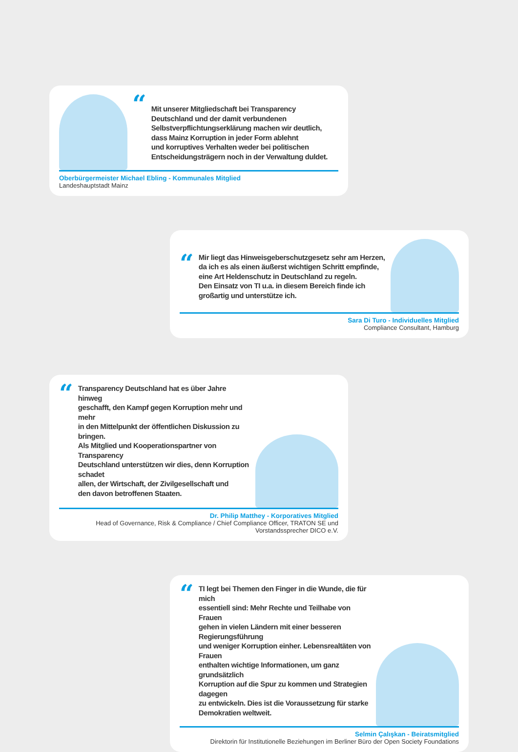“
Mit unserer Mitgliedschaft bei Transparency
Deutschland und der damit verbundenen
Selbstverpflichtungserklärung machen wir deutlich,
dass Mainz Korruption in jeder Form ablehnt
und korruptives Verhalten weder bei politischen
Entscheidungsträgern noch in der Verwaltung duldet.
Oberbürgermeister Michael Ebling - Kommunales Mitglied
Landeshauptstadt Mainz
“
Mir liegt das Hinweisgeberschutzgesetz sehr am Herzen,
da ich es als einen äußerst wichtigen Schritt empfinde,
eine Art Heldenschutz in Deutschland zu regeln.
Den Einsatz von TI u.a. in diesem Bereich finde ich
großartig und unterstütze ich.
Sara Di Turo - Individuelles Mitglied
Compliance Consultant, Hamburg
“
Transparency Deutschland hat es über Jahre hinweg
geschafft, den Kampf gegen Korruption mehr und mehr
in den Mittelpunkt der öffentlichen Diskussion zu bringen.
Als Mitglied und Kooperationspartner von Transparency
Deutschland unterstützen wir dies, denn Korruption schadet
allen, der Wirtschaft, der Zivilgesellschaft und
den davon betroffenen Staaten.
Dr. Philip Matthey - Korporatives Mitglied
Head of Governance, Risk & Compliance / Chief Compliance Officer, TRATON SE und Vorstandssprecher DICO e.V.
“
TI legt bei Themen den Finger in die Wunde, die für mich
essentiell sind: Mehr Rechte und Teilhabe von Frauen
gehen in vielen Ländern mit einer besseren Regierungsführung
und weniger Korruption einher. Lebensrealtäten von Frauen
enthalten wichtige Informationen, um ganz grundsätzlich
Korruption auf die Spur zu kommen und Strategien dagegen
zu entwickeln. Dies ist die Voraussetzung für starke
Demokratien weltweit.
Selmin Çalışkan - Beiratsmitglied
Direktorin für Institutionelle Beziehungen im Berliner Büro der Open Society Foundations